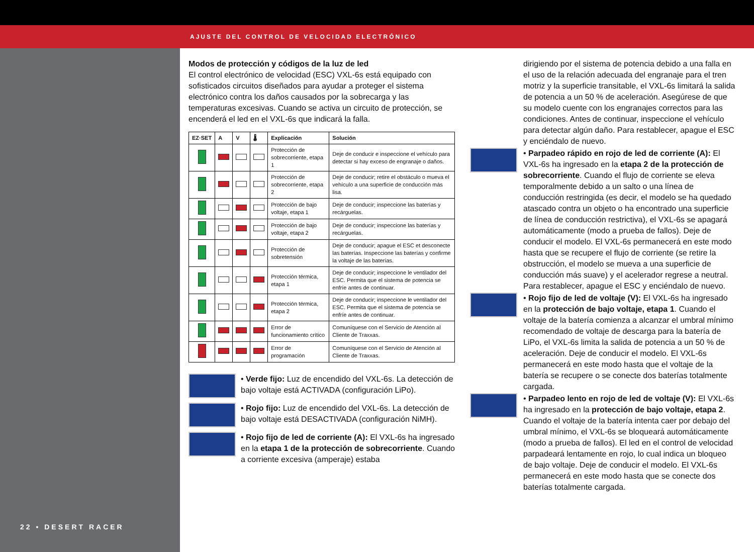AJUSTE DEL CONTROL DE VELOCIDAD ELECTRÓNICO
22 • DESERT RACER
Modos de protección y códigos de la luz de led
El control electrónico de velocidad (ESC) VXL-6s está equipado con sofisticados circuitos diseñados para ayudar a proteger el sistema electrónico contra los daños causados por la sobrecarga y las temperaturas excesivas. Cuando se activa un circuito de protección, se encenderá el led en el VXL-6s que indicará la falla.
| EZ·SET | A | V | 🌡 | Explicación | Solución |
| --- | --- | --- | --- | --- | --- |
| | | | | Protección de sobrecorriente, etapa 1 | Deje de conducir e inspeccione el vehículo para detectar si hay exceso de engranaje o daños. |
| | | | | Protección de sobrecorriente, etapa 2 | Deje de conducir; retire el obstáculo o mueva el vehículo a una superficie de conducción más lisa. |
| | | | | Protección de bajo voltaje, etapa 1 | Deje de conducir; inspeccione las baterías y recárguelas. |
| | | | | Protección de bajo voltaje, etapa 2 | Deje de conducir; inspeccione las baterías y recárguelas. |
| | | | | Protección de sobretensión | Deje de conducir; apague el ESC et desconecte las baterías. Inspeccione las baterías y confirme la voltaje de las baterías. |
| | | | | Protección térmica, etapa 1 | Deje de conducir; inspeccione le ventilador del ESC. Permita que el sistema de potencia se enfríe antes de continuar. |
| | | | | Protección térmica, etapa 2 | Deje de conducir; inspeccione le ventilador del ESC. Permita que el sistema de potencia se enfríe antes de continuar. |
| | | | | Error de funcionamiento crítico | Comuníquese con el Servicio de Atención al Cliente de Traxxas. |
| | | | | Error de programación | Comuníquese con el Servicio de Atención al Cliente de Traxxas. |
• Verde fijo: Luz de encendido del VXL-6s. La detección de bajo voltaje está ACTIVADA (configuración LiPo).
• Rojo fijo: Luz de encendido del VXL-6s. La detección de bajo voltaje está DESACTIVADA (configuración NiMH).
• Rojo fijo de led de corriente (A): El VXL-6s ha ingresado en la etapa 1 de la protección de sobrecorriente. Cuando a corriente excesiva (amperaje) estaba
dirigiendo por el sistema de potencia debido a una falla en el uso de la relación adecuada del engranaje para el tren motriz y la superficie transitable, el VXL-6s limitará la salida de potencia a un 50 % de aceleración. Asegúrese de que su modelo cuente con los engranajes correctos para las condiciones. Antes de continuar, inspeccione el vehículo para detectar algún daño. Para restablecer, apague el ESC y enciéndalo de nuevo.
• Parpadeo rápido en rojo de led de corriente (A): El VXL-6s ha ingresado en la etapa 2 de la protección de sobrecorriente. Cuando el flujo de corriente se eleva temporalmente debido a un salto o una línea de conducción restringida (es decir, el modelo se ha quedado atascado contra un objeto o ha encontrado una superficie de línea de conducción restrictiva), el VXL-6s se apagará automáticamente (modo a prueba de fallos). Deje de conducir el modelo. El VXL-6s permanecerá en este modo hasta que se recupere el flujo de corriente (se retire la obstrucción, el modelo se mueva a una superficie de conducción más suave) y el acelerador regrese a neutral. Para restablecer, apague el ESC y enciéndalo de nuevo.
• Rojo fijo de led de voltaje (V): El VXL-6s ha ingresado en la protección de bajo voltaje, etapa 1. Cuando el voltaje de la batería comienza a alcanzar el umbral mínimo recomendado de voltaje de descarga para la batería de LiPo, el VXL-6s limita la salida de potencia a un 50 % de aceleración. Deje de conducir el modelo. El VXL-6s permanecerá en este modo hasta que el voltaje de la batería se recupere o se conecte dos baterías totalmente cargada.
• Parpadeo lento en rojo de led de voltaje (V): El VXL-6s ha ingresado en la protección de bajo voltaje, etapa 2. Cuando el voltaje de la batería intenta caer por debajo del umbral mínimo, el VXL-6s se bloqueará automáticamente (modo a prueba de fallos). El led en el control de velocidad parpadeará lentamente en rojo, lo cual indica un bloqueo de bajo voltaje. Deje de conducir el modelo. El VXL-6s permanecerá en este modo hasta que se conecte dos baterías totalmente cargada.